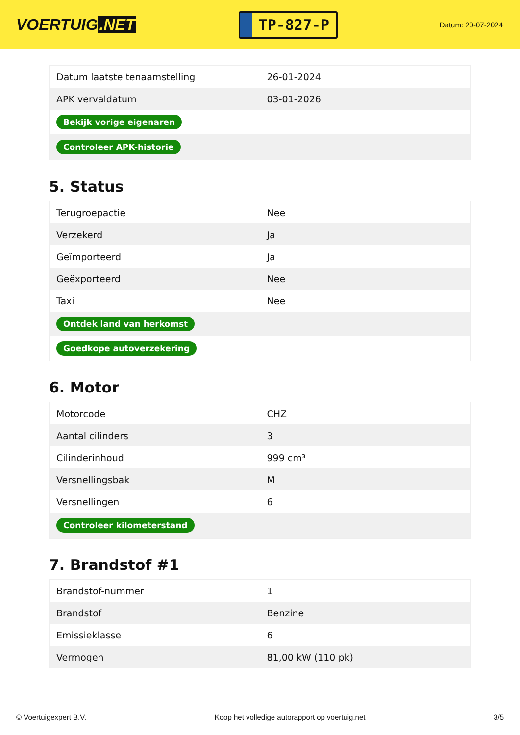VOERTUIG.NET
TP-827-P
Datum: 20-07-2024
| Datum laatste tenaamstelling | 26-01-2024 |
| APK vervaldatum | 03-01-2026 |
| Bekijk vorige eigenaren | |
| Controleer APK-historie | |
5. Status
| Terugroepactie | Nee |
| Verzekerd | Ja |
| Geïmporteerd | Ja |
| Geëxporteerd | Nee |
| Taxi | Nee |
| Ontdek land van herkomst | |
| Goedkope autoverzekering | |
6. Motor
| Motorcode | CHZ |
| Aantal cilinders | 3 |
| Cilinderinhoud | 999 cm³ |
| Versnellingsbak | M |
| Versnellingen | 6 |
| Controleer kilometerstand | |
7. Brandstof #1
| Brandstof-nummer | 1 |
| Brandstof | Benzine |
| Emissieklasse | 6 |
| Vermogen | 81,00 kW (110 pk) |
© Voertuigexpert B.V. Koop het volledige autorapport op voertuig.net 3/5